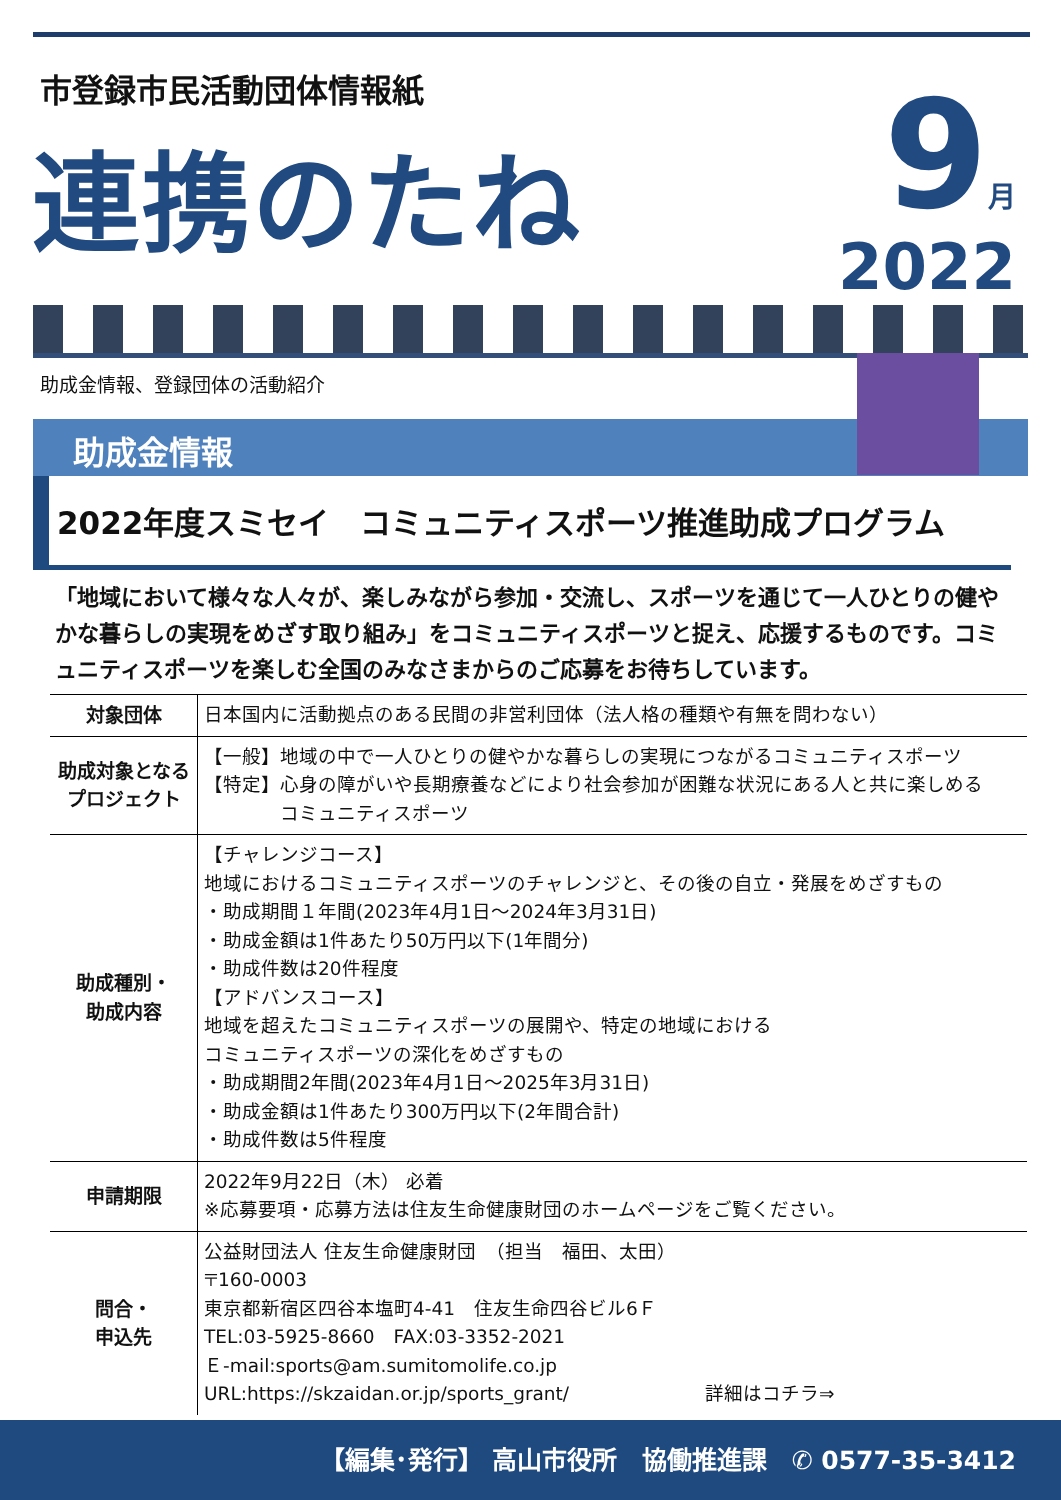市登録市民活動団体情報紙
連携のたね
9 月
2022
助成金情報、登録団体の活動紹介
助成金情報
2022年度スミセイ　コミュニティスポーツ推進助成プログラム
「地域において様々な人々が、楽しみながら参加・交流し、スポーツを通じて一人ひとりの健やかな暮らしの実現をめざす取り組み」をコミュニティスポーツと捉え、応援するものです。コミュニティスポーツを楽しむ全国のみなさまからのご応募をお待ちしています。
| 対象団体 | 日本国内に活動拠点のある民間の非営利団体（法人格の種類や有無を問わない） |
| 助成対象となるプロジェクト | 【一般】地域の中で一人ひとりの健やかな暮らしの実現につながるコミュニティスポーツ 【特定】心身の障がいや長期療養などにより社会参加が困難な状況にある人と共に楽しめる コミュニティスポーツ |
| 助成種別・ 助成内容 | 【チャレンジコース】 地域におけるコミュニティスポーツのチャレンジと、その後の自立・発展をめざすもの ・助成期間１年間(2023年4月1日～2024年3月31日) ・助成金額は1件あたり50万円以下(1年間分) ・助成件数は20件程度 【アドバンスコース】 地域を超えたコミュニティスポーツの展開や、特定の地域における コミュニティスポーツの深化をめざすもの ・助成期間2年間(2023年4月1日～2025年3月31日) ・助成金額は1件あたり300万円以下(2年間合計) ・助成件数は5件程度 |
| 申請期限 | 2022年9月22日（木） 必着 ※応募要項・応募方法は住友生命健康財団のホームページをご覧ください。 |
| 問合・ 申込先 | 公益財団法人 住友生命健康財団 （担当 福田、太田） 〒160-0003 東京都新宿区四谷本塩町4-41 住友生命四谷ビル6Ｆ TEL:03-5925-8660 FAX:03-3352-2021 Ｅ-mail:sports@am.sumitomolife.co.jp URL:https://skzaidan.or.jp/sports_grant/ 詳細はコチラ⇒ |
【編集･発行】 高山市役所　協働推進課　✆ 0577-35-3412